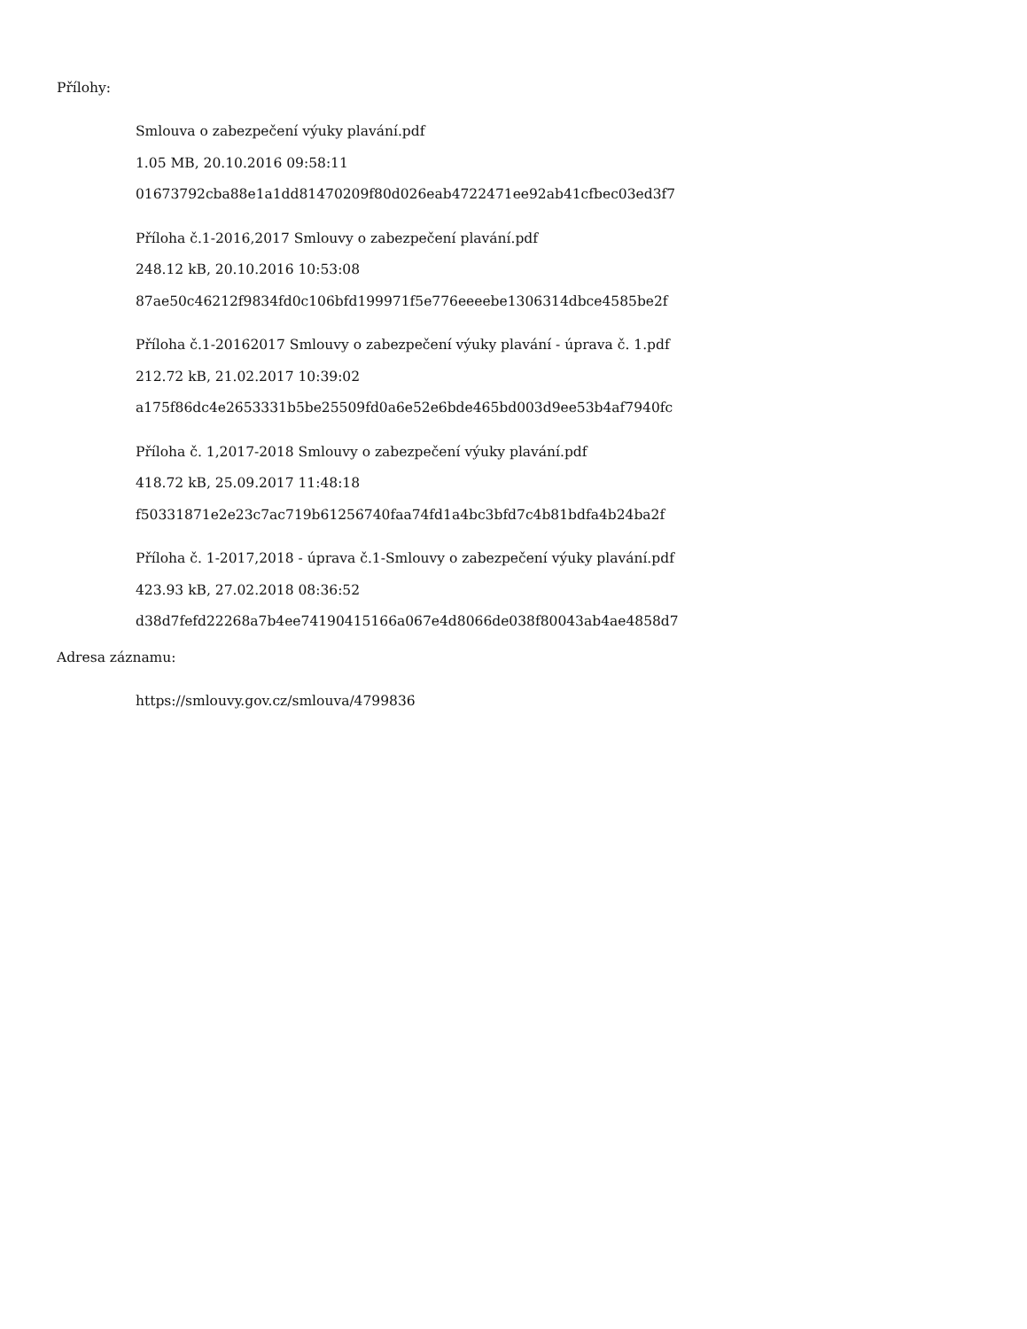Přílohy:
Smlouva o zabezpečení výuky plavání.pdf
1.05 MB, 20.10.2016 09:58:11
01673792cba88e1a1dd81470209f80d026eab4722471ee92ab41cfbec03ed3f7
Příloha č.1-2016,2017 Smlouvy o zabezpečení plavání.pdf
248.12 kB, 20.10.2016 10:53:08
87ae50c46212f9834fd0c106bfd199971f5e776eeeebe1306314dbce4585be2f
Příloha č.1-20162017 Smlouvy o zabezpečení výuky plavání - úprava č. 1.pdf
212.72 kB, 21.02.2017 10:39:02
a175f86dc4e2653331b5be25509fd0a6e52e6bde465bd003d9ee53b4af7940fc
Příloha č. 1,2017-2018 Smlouvy o zabezpečení výuky plavání.pdf
418.72 kB, 25.09.2017 11:48:18
f50331871e2e23c7ac719b61256740faa74fd1a4bc3bfd7c4b81bdfa4b24ba2f
Příloha č. 1-2017,2018 - úprava č.1-Smlouvy o zabezpečení výuky plavání.pdf
423.93 kB, 27.02.2018 08:36:52
d38d7fefd22268a7b4ee74190415166a067e4d8066de038f80043ab4ae4858d7
Adresa záznamu:
https://smlouvy.gov.cz/smlouva/4799836